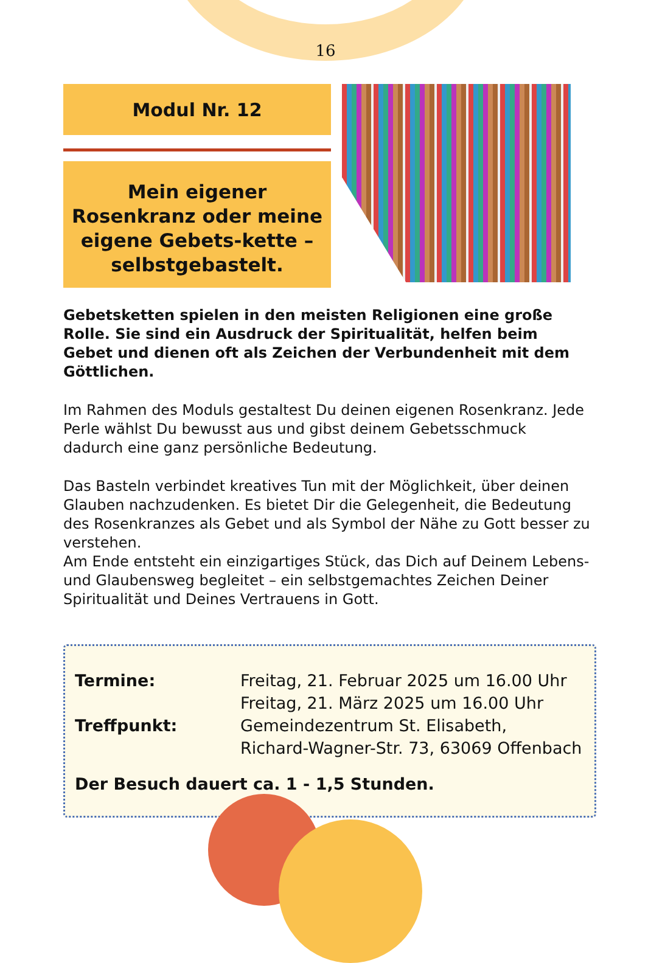16
Modul Nr. 12
Mein eigener Rosenkranz oder meine eigene Gebets-kette – selbstgebastelt.
Gebetsketten spielen in den meisten Religionen eine große Rolle. Sie sind ein Ausdruck der Spiritualität, helfen beim Gebet und dienen oft als Zeichen der Verbundenheit mit dem Göttlichen.
Im Rahmen des Moduls gestaltest Du deinen eigenen Rosenkranz. Jede Perle wählst Du bewusst aus und gibst deinem Gebetsschmuck dadurch eine ganz persönliche Bedeutung.
Das Basteln verbindet kreatives Tun mit der Möglichkeit, über deinen Glauben nachzudenken. Es bietet Dir die Gelegenheit, die Bedeutung des Rosenkranzes als Gebet und als Symbol der Nähe zu Gott besser zu verstehen.
Am Ende entsteht ein einzigartiges Stück, das Dich auf Deinem Lebens- und Glaubensweg begleitet – ein selbstgemachtes Zeichen Deiner Spiritualität und Deines Vertrauens in Gott.
Termine: Freitag, 21. Februar 2025 um 16.00 Uhr
Freitag, 21. März 2025 um 16.00 Uhr
Treffpunkt: Gemeindezentrum St. Elisabeth,
Richard-Wagner-Str. 73, 63069 Offenbach
Der Besuch dauert ca. 1 - 1,5 Stunden.